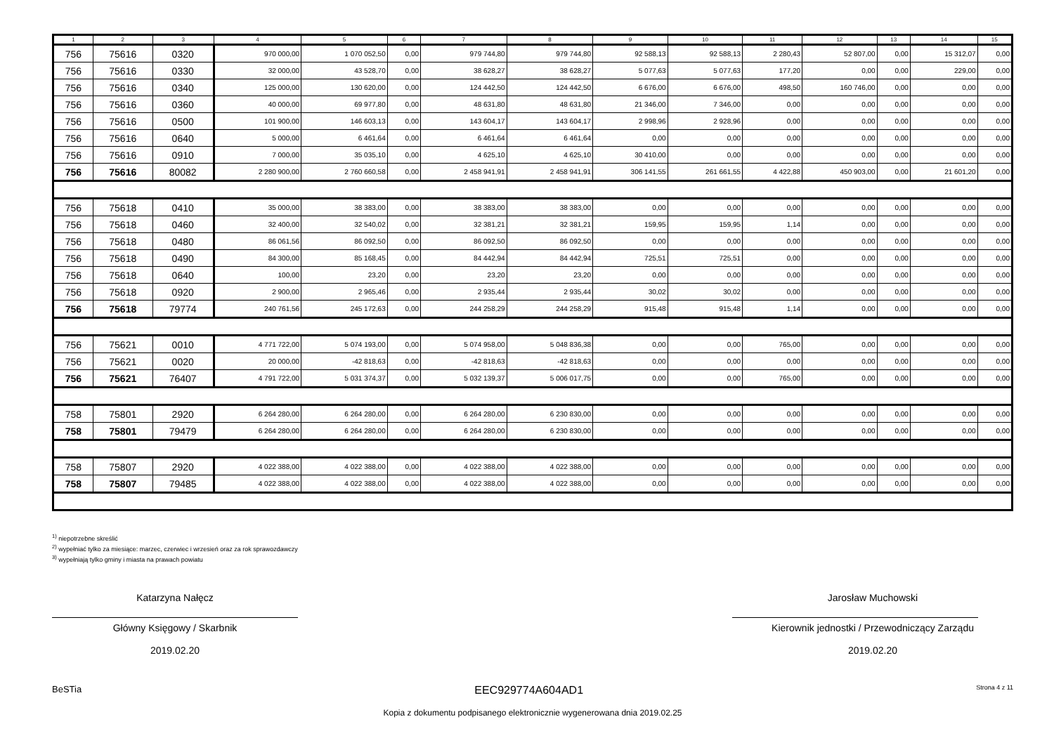| 1 | 2 | 3 | 4 | 5 | 6 | 7 | 8 | 9 | 10 | 11 | 12 | 13 | 14 | 15 |
| --- | --- | --- | --- | --- | --- | --- | --- | --- | --- | --- | --- | --- | --- | --- |
| 756 | 75616 | 0320 | 970 000,00 | 1 070 052,50 | 0,00 | 979 744,80 | 979 744,80 | 92 588,13 | 92 588,13 | 2 280,43 | 52 807,00 | 0,00 | 15 312,07 | 0,00 |
| 756 | 75616 | 0330 | 32 000,00 | 43 528,70 | 0,00 | 38 628,27 | 38 628,27 | 5 077,63 | 5 077,63 | 177,20 | 0,00 | 0,00 | 229,00 | 0,00 |
| 756 | 75616 | 0340 | 125 000,00 | 130 620,00 | 0,00 | 124 442,50 | 124 442,50 | 6 676,00 | 6 676,00 | 498,50 | 160 746,00 | 0,00 | 0,00 | 0,00 |
| 756 | 75616 | 0360 | 40 000,00 | 69 977,80 | 0,00 | 48 631,80 | 48 631,80 | 21 346,00 | 7 346,00 | 0,00 | 0,00 | 0,00 | 0,00 | 0,00 |
| 756 | 75616 | 0500 | 101 900,00 | 146 603,13 | 0,00 | 143 604,17 | 143 604,17 | 2 998,96 | 2 928,96 | 0,00 | 0,00 | 0,00 | 0,00 | 0,00 |
| 756 | 75616 | 0640 | 5 000,00 | 6 461,64 | 0,00 | 6 461,64 | 6 461,64 | 0,00 | 0,00 | 0,00 | 0,00 | 0,00 | 0,00 | 0,00 |
| 756 | 75616 | 0910 | 7 000,00 | 35 035,10 | 0,00 | 4 625,10 | 4 625,10 | 30 410,00 | 0,00 | 0,00 | 0,00 | 0,00 | 0,00 | 0,00 |
| 756 | 75616 | 80082 | 2 280 900,00 | 2 760 660,58 | 0,00 | 2 458 941,91 | 2 458 941,91 | 306 141,55 | 261 661,55 | 4 422,88 | 450 903,00 | 0,00 | 21 601,20 | 0,00 |
| 756 | 75618 | 0410 | 35 000,00 | 38 383,00 | 0,00 | 38 383,00 | 38 383,00 | 0,00 | 0,00 | 0,00 | 0,00 | 0,00 | 0,00 | 0,00 |
| 756 | 75618 | 0460 | 32 400,00 | 32 540,02 | 0,00 | 32 381,21 | 32 381,21 | 159,95 | 159,95 | 1,14 | 0,00 | 0,00 | 0,00 | 0,00 |
| 756 | 75618 | 0480 | 86 061,56 | 86 092,50 | 0,00 | 86 092,50 | 86 092,50 | 0,00 | 0,00 | 0,00 | 0,00 | 0,00 | 0,00 | 0,00 |
| 756 | 75618 | 0490 | 84 300,00 | 85 168,45 | 0,00 | 84 442,94 | 84 442,94 | 725,51 | 725,51 | 0,00 | 0,00 | 0,00 | 0,00 | 0,00 |
| 756 | 75618 | 0640 | 100,00 | 23,20 | 0,00 | 23,20 | 23,20 | 0,00 | 0,00 | 0,00 | 0,00 | 0,00 | 0,00 | 0,00 |
| 756 | 75618 | 0920 | 2 900,00 | 2 965,46 | 0,00 | 2 935,44 | 2 935,44 | 30,02 | 30,02 | 0,00 | 0,00 | 0,00 | 0,00 | 0,00 |
| 756 | 75618 | 79774 | 240 761,56 | 245 172,63 | 0,00 | 244 258,29 | 244 258,29 | 915,48 | 915,48 | 1,14 | 0,00 | 0,00 | 0,00 | 0,00 |
| 756 | 75621 | 0010 | 4 771 722,00 | 5 074 193,00 | 0,00 | 5 074 958,00 | 5 048 836,38 | 0,00 | 0,00 | 765,00 | 0,00 | 0,00 | 0,00 | 0,00 |
| 756 | 75621 | 0020 | 20 000,00 | -42 818,63 | 0,00 | -42 818,63 | -42 818,63 | 0,00 | 0,00 | 0,00 | 0,00 | 0,00 | 0,00 | 0,00 |
| 756 | 75621 | 76407 | 4 791 722,00 | 5 031 374,37 | 0,00 | 5 032 139,37 | 5 006 017,75 | 0,00 | 0,00 | 765,00 | 0,00 | 0,00 | 0,00 | 0,00 |
| 758 | 75801 | 2920 | 6 264 280,00 | 6 264 280,00 | 0,00 | 6 264 280,00 | 6 230 830,00 | 0,00 | 0,00 | 0,00 | 0,00 | 0,00 | 0,00 | 0,00 |
| 758 | 75801 | 79479 | 6 264 280,00 | 6 264 280,00 | 0,00 | 6 264 280,00 | 6 230 830,00 | 0,00 | 0,00 | 0,00 | 0,00 | 0,00 | 0,00 | 0,00 |
| 758 | 75807 | 2920 | 4 022 388,00 | 4 022 388,00 | 0,00 | 4 022 388,00 | 4 022 388,00 | 0,00 | 0,00 | 0,00 | 0,00 | 0,00 | 0,00 | 0,00 |
| 758 | 75807 | 79485 | 4 022 388,00 | 4 022 388,00 | 0,00 | 4 022 388,00 | 4 022 388,00 | 0,00 | 0,00 | 0,00 | 0,00 | 0,00 | 0,00 | 0,00 |
<sup>1)</sup> niepotrzebne skreślić
<sup>2)</sup> wypełniać tylko za miesiące: marzec, czerwiec i wrzesień oraz za rok sprawozdawczy
<sup>3)</sup> wypełniają tylko gminy i miasta na prawach powiatu
Katarzyna Nałęcz
Główny Księgowy / Skarbnik
2019.02.20
Jarosław Muchowski
Kierownik jednostki / Przewodniczący Zarządu
2019.02.20
BeSTia EEC929774A604AD1 Strona 4 z 11
Kopia z dokumentu podpisanego elektronicznie wygenerowana dnia 2019.02.25